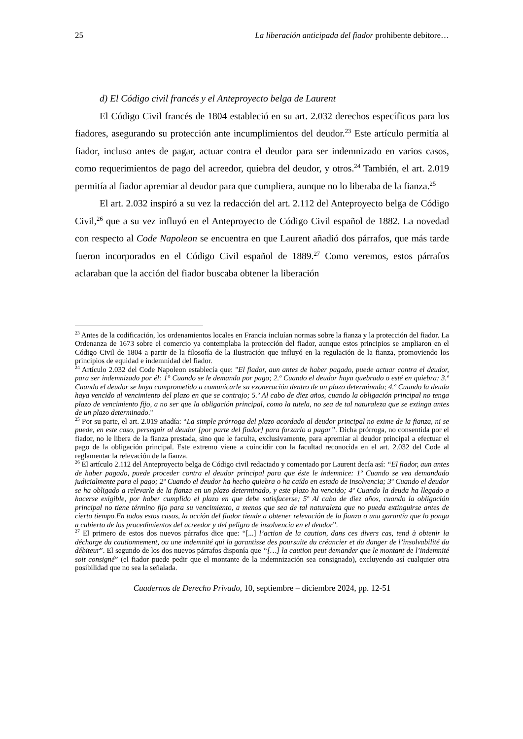25 La liberación anticipada del fiador prohibente debitore…
d) El Código civil francés y el Anteproyecto belga de Laurent
El Código Civil francés de 1804 estableció en su art. 2.032 derechos específicos para los fiadores, asegurando su protección ante incumplimientos del deudor.<sup>23</sup> Este artículo permitía al fiador, incluso antes de pagar, actuar contra el deudor para ser indemnizado en varios casos, como requerimientos de pago del acreedor, quiebra del deudor, y otros.<sup>24</sup> También, el art. 2.019 permitía al fiador apremiar al deudor para que cumpliera, aunque no lo liberaba de la fianza.<sup>25</sup>
El art. 2.032 inspiró a su vez la redacción del art. 2.112 del Anteproyecto belga de Código Civil,<sup>26</sup> que a su vez influyó en el Anteproyecto de Código Civil español de 1882. La novedad con respecto al Code Napoleon se encuentra en que Laurent añadió dos párrafos, que más tarde fueron incorporados en el Código Civil español de 1889.<sup>27</sup> Como veremos, estos párrafos aclaraban que la acción del fiador buscaba obtener la liberación
<sup>23</sup> Antes de la codificación, los ordenamientos locales en Francia incluían normas sobre la fianza y la protección del fiador. La Ordenanza de 1673 sobre el comercio ya contemplaba la protección del fiador, aunque estos principios se ampliaron en el Código Civil de 1804 a partir de la filosofía de la Ilustración que influyó en la regulación de la fianza, promoviendo los principios de equidad e indemnidad del fiador.
<sup>24</sup> Artículo 2.032 del Code Napoleon establecía que: "El fiador, aun antes de haber pagado, puede actuar contra el deudor, para ser indemnizado por él: 1° Cuando se le demanda por pago; 2.º Cuando el deudor haya quebrado o esté en quiebra; 3.º Cuando el deudor se haya comprometido a comunicarle su exoneración dentro de un plazo determinado; 4.º Cuando la deuda haya vencido al vencimiento del plazo en que se contrajo; 5.º Al cabo de diez años, cuando la obligación principal no tenga plazo de vencimiento fijo, a no ser que la obligación principal, como la tutela, no sea de tal naturaleza que se extinga antes de un plazo determinado."
<sup>25</sup> Por su parte, el art. 2.019 añadía: “La simple prórroga del plazo acordado al deudor principal no exime de la fianza, ni se puede, en este caso, perseguir al deudor [por parte del fiador] para forzarlo a pagar”. Dicha prórroga, no consentida por el fiador, no le libera de la fianza prestada, sino que le faculta, exclusivamente, para apremiar al deudor principal a efectuar el pago de la obligación principal. Este extremo viene a coincidir con la facultad reconocida en el art. 2.032 del Code al reglamentar la relevación de la fianza.
<sup>26</sup> El artículo 2.112 del Anteproyecto belga de Código civil redactado y comentado por Laurent decía así: “El fiador, aun antes de haber pagado, puede proceder contra el deudor principal para que éste le indemnice: 1º Cuando se vea demandado judicialmente para el pago; 2º Cuando el deudor ha hecho quiebra o ha caído en estado de insolvencia; 3º Cuando el deudor se ha obligado a relevarle de la fianza en un plazo determinado, y este plazo ha vencido; 4º Cuando la deuda ha llegado a hacerse exigible, por haber cumplido el plazo en que debe satisfacerse; 5º Al cabo de diez años, cuando la obligación principal no tiene término fijo para su vencimiento, a menos que sea de tal naturaleza que no pueda extinguirse antes de cierto tiempo.En todos estos casos, la acción del fiador tiende a obtener relevación de la fianza o una garantía que lo ponga a cubierto de los procedimientos del acreedor y del peligro de insolvencia en el deudor”.
<sup>27</sup> El primero de estos dos nuevos párrafos dice que: “[...] l’action de la caution, dans ces divers cas, tend à obtenir la décharge du cautionnement, ou une indemnité qui la garantisse des poursuite du créancier et du danger de l’insolvabilité du débiteur”. El segundo de los dos nuevos párrafos disponía que “[…] la caution peut demander que le montant de l’indemnité soit consigné” (el fiador puede pedir que el montante de la indemnización sea consignado), excluyendo así cualquier otra posibilidad que no sea la señalada.
Cuadernos de Derecho Privado, 10, septiembre – diciembre 2024, pp. 12-51